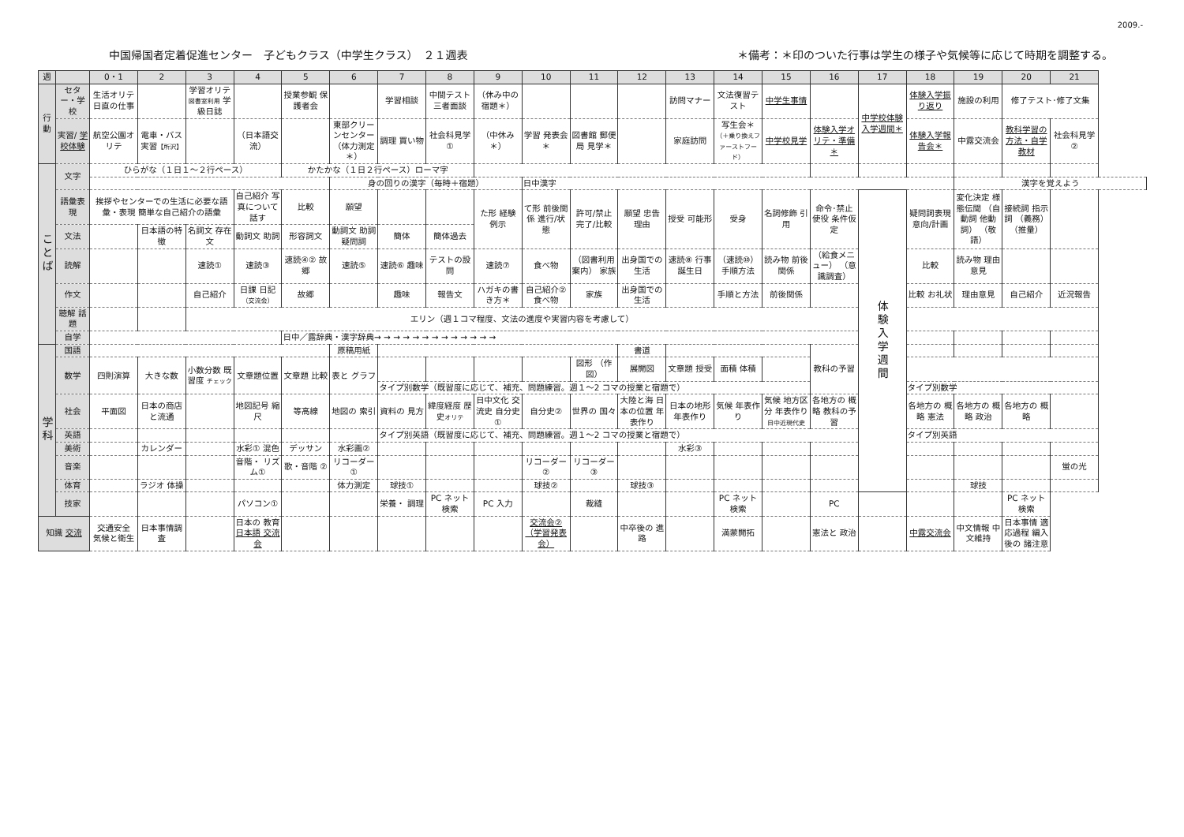2009.-
中国帰国者定着促進センター　子どもクラス（中学生クラス）　２１週表 ＊備考：＊印のついた行事は学生の様子や気候等に応じて時期を調整する。
| 週 | | 0・1 | 2 | 3 | 4 | 5 | 6 | 7 | 8 | 9 | 10 | 11 | 12 | 13 | 14 | 15 | 16 | 17 | 18 | 19 | 20 | 21 |
| --- | --- | --- | --- | --- | --- | --- | --- | --- | --- | --- | --- | --- | --- | --- | --- | --- | --- | --- | --- | --- | --- | --- |
| 行動 | セター・学校 | 生活オリテ 日直の仕事 | | 学習オリテ 図書室利用 学級日誌 | | 授業参観 保護者会 | | 学習相談 | 中間テスト 三者面談 | （休み中の宿題＊） | | | | 訪問マナー | 文法復習テスト | 中学生事情 | | 中学校体験入学週間＊ | 体験入学振り返り | 施設の利用 | 修了テスト･修了文集 | |
| | 実習/ 学校体験 | 航空公園オリテ | 電車・バス実習 【所沢】 | | （日本語交流） | | 東部クリーンセンター（体力測定＊） | 調理 買い物 | 社会科見学① | （中休み＊） | 学習 発表会＊ | 図書館 郵便局 見学＊ | | 家庭訪問 | 写生会＊ （＋乗り換えファーストフード） | 中学校見学 | 体験入学オリテ・準備＊ | | 体験入学報告会＊ | 中露交流会 | 教科学習の方法・自学教材 | 社会科見学② |
| ことば | 文字 | ひらがな（１日１～２行ペース） | | | | かたかな（１日２行ペース）ローマ字 | | | | | | | | | | | | | | | | |
| | | | | | | | 身の回りの漢字（毎時＋宿題） | | | | 日中漢字 | | | | | | | | | 漢字を覚えよう | | |
| | 語彙表現 | 挨拶やセンターでの生活に必要な語彙・表現 簡単な自己紹介の語彙 | | | 自己紹介 写真について話す | 比較 | 願望 | | | た形 経験 例示 | て形 前後関係 進行/状態 | 許可/禁止 完了/比較 | 願望 忠告 理由 | 授受 可能形 | 受身 | 名詞修飾 引用 | 命令･禁止 使役 条件仮定 | 体験入学週間 | 疑問詞表現 意向/計画 | 変化決定 様態伝聞 （自動詞 他動詞） （敬語） | 接続詞 指示詞 （義務） （推量） | |
| | 文法 | | 日本語の特徴 | 名詞文 存在文 | 動詞文 助詞 | 形容詞文 | 動詞文 助詞 疑問詞 | 簡体 | 簡体過去 | | | | | | | | | | | | | |
| | 読解 | | | 速読① | 速読③ | 速読④② 故郷 | 速読⑤ | 速読⑥ 趣味 | テストの設問 | 速読⑦ | 食べ物 | （図書利用案内） 家族 | 出身国での生活 | 速読⑧ 行事 誕生日 | （速読⑩） 手順方法 | 読み物 前後関係 | （給食メニュー） （意識調査） | | 比較 | 読み物 理由意見 | | |
| | 作文 | | | 自己紹介 | 日課 日記 （交流会） | 故郷 | | 趣味 | 報告文 | ハガキの書き方＊ | 自己紹介② 食べ物 | 家族 | 出身国での生活 | | 手順と方法 | 前後関係 | | | 比較 お礼状 | 理由意見 | 自己紹介 | 近況報告 |
| | 聴解 話題 | | | エリン（週１コマ程度、文法の進度や実習内容を考慮して） | | | | | | | | | | | | | | | | | | |
| | 自学 | | | | | 日中／露辞典・漢字辞典→ → → → → → → → → → → → → | | | | | | | | | | | | | | | | |
| 学科 | 国語 | | | | | | 原稿用紙 | | | | | | 書道 | | | | 教科の予習 | | | | | |
| | 数学 | 四則演算 | 大きな数 | 小数分数 既習度 チェック | 文章題位置 | 文章題 比較 | 表と グラフ | | | | | 図形 （作図） | 展開図 | 文章題 授受 | 面積 体積 | | | | | | | |
| | | | | | | | | タイプ別数学（既習度に応じて、補充、問題練習。週１～2 コマの授業と宿題で） | | | | | | | | | | | タイプ別数学 | | | |
| | 社会 | 平面図 | 日本の商店と流通 | | 地図記号 縮尺 | 等高線 | 地図の 索引 | 資料の 見方 | 緯度経度 歴史 オリテ | 日中文化 交流史 自分史① | 自分史② | 世界の 国々 | 大陸と海 日本の位置 年表作り | 日本の地形 年表作り | 気候 年表作り | 気候 地方区分 年表作り 日中近現代史 | 各地方の 概略 教科の予習 | | 各地方の 概略 憲法 | 各地方の 概略 政治 | 各地方の 概略 | |
| | 英語 | | | | | | | タイプ別英語（既習度に応じて、補充、問題練習。週１～2 コマの授業と宿題で） | | | | | | | | | | | タイプ別英語 | | | |
| | 美術 | | カレンダー | | 水彩① 混色 | デッサン | 水彩画② | | | | | | | 水彩③ | | | | | | | | |
| | 音楽 | | | | 音階・ リズム① | 歌・音階 ② | リコーダー① | | | | リコーダー② | リコーダー③ | | | | | | | | | | 蛍の光 |
| | 体育 | | ラジオ 体操 | | | | 体力測定 | 球技① | | | 球技② | | 球技③ | | | | | | | 球技 | | |
| | 技家 | | | | パソコン① | | | 栄養・ 調理 | PC ネット検索 | PC 入力 | | 裁縫 | | | PC ネット検索 | | PC | | | | PC ネット検索 | |
| 知識 交流 | | 交通安全 気候と衛生 | 日本事情調査 | | 日本の 教育 日本語 交流会 | | | | | | 交流会②（学習発表会） | | 中卒後の 進路 | | 満蒙開拓 | | 憲法と 政治 | | 中露交流会 | 中文情報 中文維持 | 日本事情 適応過程 編入後の 諸注意 | |